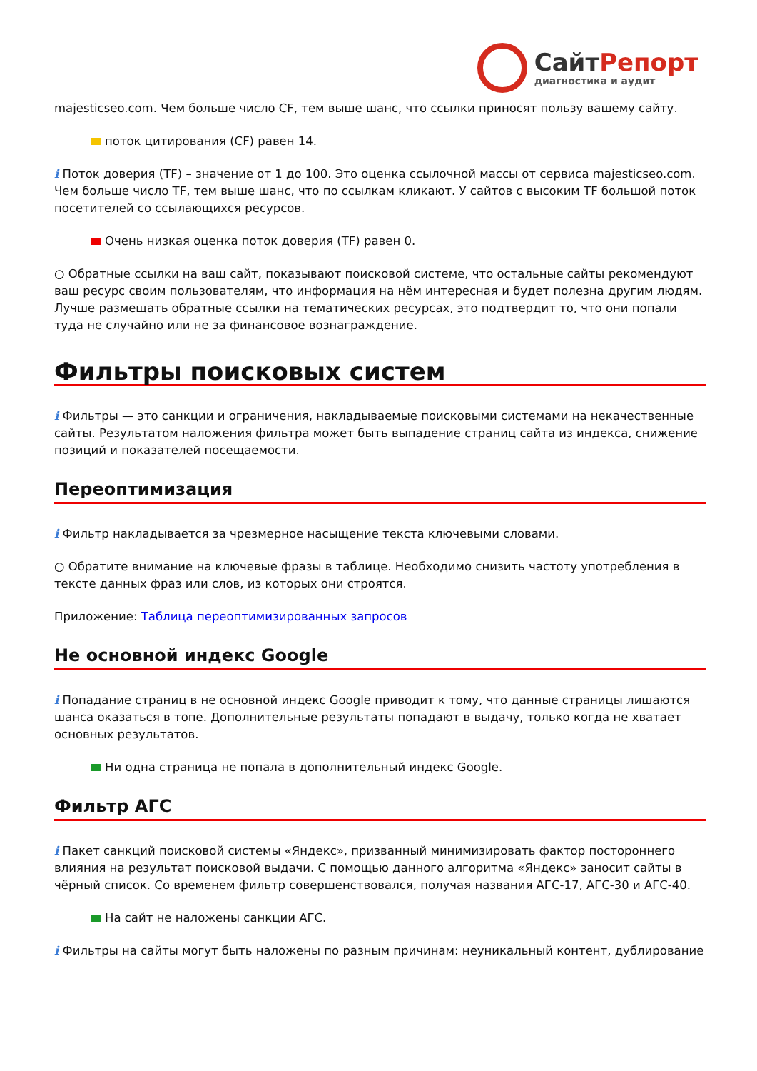СайтРепорт
диагностика и аудит
majesticseo.com. Чем больше число CF, тем выше шанс, что ссылки приносят пользу вашему сайту.
поток цитирования (CF) равен 14.
i Поток доверия (TF) – значение от 1 до 100. Это оценка ссылочной массы от сервиса majesticseo.com. Чем больше число TF, тем выше шанс, что по ссылкам кликают. У сайтов с высоким TF большой поток посетителей со ссылающихся ресурсов.
Очень низкая оценка поток доверия (TF) равен 0.
○ Обратные ссылки на ваш сайт, показывают поисковой системе, что остальные сайты рекомендуют ваш ресурс своим пользователям, что информация на нём интересная и будет полезна другим людям.
Лучше размещать обратные ссылки на тематических ресурсах, это подтвердит то, что они попали туда не случайно или не за финансовое вознаграждение.
Фильтры поисковых систем
i Фильтры — это санкции и ограничения, накладываемые поисковыми системами на некачественные сайты. Результатом наложения фильтра может быть выпадение страниц сайта из индекса, снижение позиций и показателей посещаемости.
Переоптимизация
i Фильтр накладывается за чрезмерное насыщение текста ключевыми словами.
○ Обратите внимание на ключевые фразы в таблице. Необходимо снизить частоту употребления в тексте данных фраз или слов, из которых они строятся.
Приложение: Таблица переоптимизированных запросов
Не основной индекс Google
i Попадание страниц в не основной индекс Google приводит к тому, что данные страницы лишаются шанса оказаться в топе. Дополнительные результаты попадают в выдачу, только когда не хватает основных результатов.
Ни одна страница не попала в дополнительный индекс Google.
Фильтр АГС
i Пакет санкций поисковой системы «Яндекс», призванный минимизировать фактор постороннего влияния на результат поисковой выдачи. С помощью данного алгоритма «Яндекс» заносит сайты в чёрный список. Со временем фильтр совершенствовался, получая названия АГС-17, АГС-30 и АГС-40.
На сайт не наложены санкции АГС.
i Фильтры на сайты могут быть наложены по разным причинам: неуникальный контент, дублирование